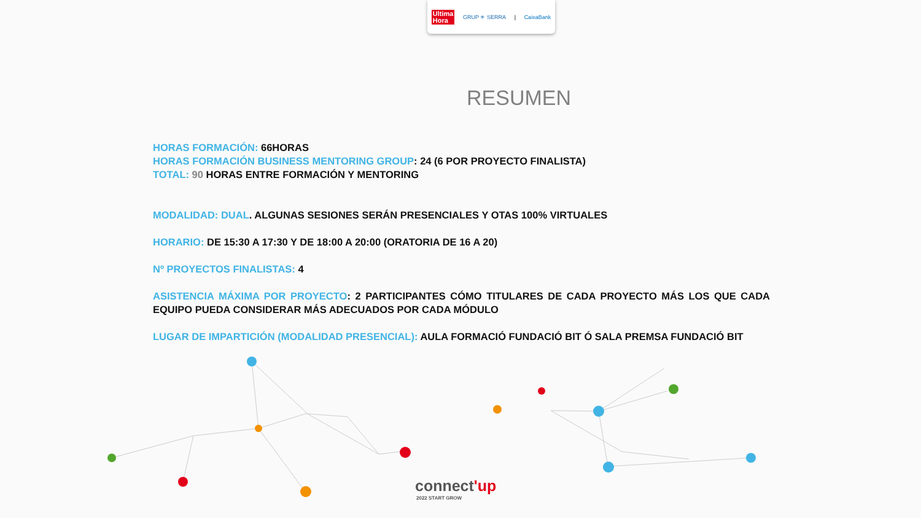Ultima
Hora GRUP ✳ SERRA | CaixaBank
RESUMEN
HORAS FORMACIÓN: 66HORAS
HORAS FORMACIÓN BUSINESS MENTORING GROUP: 24 (6 POR PROYECTO FINALISTA)
TOTAL: 90 HORAS ENTRE FORMACIÓN Y MENTORING
MODALIDAD: DUAL. ALGUNAS SESIONES SERÁN PRESENCIALES Y OTAS 100% VIRTUALES
HORARIO: DE 15:30 A 17:30 Y DE 18:00 A 20:00 (ORATORIA DE 16 A 20)
Nº PROYECTOS FINALISTAS: 4
ASISTENCIA MÁXIMA POR PROYECTO: 2 PARTICIPANTES CÓMO TITULARES DE CADA PROYECTO MÁS LOS QUE CADA EQUIPO PUEDA CONSIDERAR MÁS ADECUADOS POR CADA MÓDULO
LUGAR DE IMPARTICIÓN (MODALIDAD PRESENCIAL): AULA FORMACIÓ FUNDACIÓ BIT Ó SALA PREMSA FUNDACIÓ BIT
connect'up
2022 START GROW